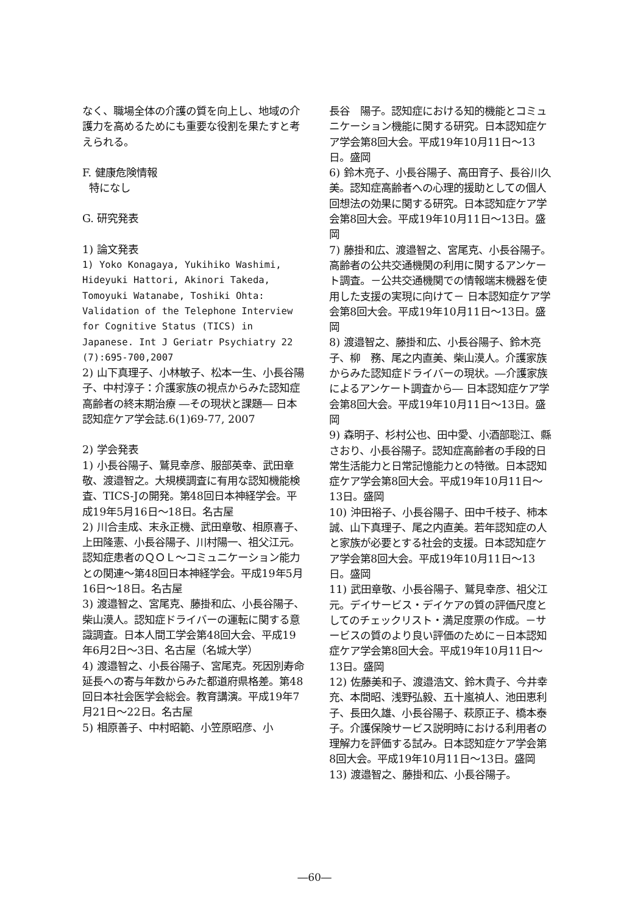なく、職場全体の介護の質を向上し、地域の介護力を高めるためにも重要な役割を果たすと考えられる。
F. 健康危険情報
特になし
G. 研究発表
1) 論文発表
1) Yoko Konagaya, Yukihiko Washimi, Hideyuki Hattori, Akinori Takeda, Tomoyuki Watanabe, Toshiki Ohta: Validation of the Telephone Interview for Cognitive Status (TICS) in Japanese. Int J Geriatr Psychiatry 22 (7):695-700,2007
2) 山下真理子、小林敏子、松本一生、小長谷陽子、中村淳子：介護家族の視点からみた認知症高齢者の終末期治療 ―その現状と課題― 日本認知症ケア学会誌.6(1)69-77, 2007
2) 学会発表
1) 小長谷陽子、鷲見幸彦、服部英幸、武田章敬、渡邉智之。大規模調査に有用な認知機能検査、TICS-Jの開発。第48回日本神経学会。平成19年5月16日～18日。名古屋
2) 川合圭成、末永正機、武田章敬、相原喜子、上田隆憲、小長谷陽子、川村陽一、祖父江元。認知症患者のＱＯＬ～コミュニケーション能力との関連～第48回日本神経学会。平成19年5月16日～18日。名古屋
3) 渡邉智之、宮尾克、藤掛和広、小長谷陽子、柴山漠人。認知症ドライバーの運転に関する意識調査。日本人間工学会第48回大会、平成19年6月2日～3日、名古屋（名城大学）
4) 渡邉智之、小長谷陽子、宮尾克。死因別寿命延長への寄与年数からみた都道府県格差。第48回日本社会医学会総会。教育講演。平成19年7月21日～22日。名古屋
5) 相原善子、中村昭範、小笠原昭彦、小
長谷　陽子。認知症における知的機能とコミュニケーション機能に関する研究。日本認知症ケア学会第8回大会。平成19年10月11日～13日。盛岡
6) 鈴木亮子、小長谷陽子、高田育子、長谷川久美。認知症高齢者への心理的援助としての個人回想法の効果に関する研究。日本認知症ケア学会第8回大会。平成19年10月11日～13日。盛岡
7) 藤掛和広、渡邉智之、宮尾克、小長谷陽子。高齢者の公共交通機関の利用に関するアンケート調査。－公共交通機関での情報端末機器を使用した支援の実現に向けて－ 日本認知症ケア学会第8回大会。平成19年10月11日～13日。盛岡
8) 渡邉智之、藤掛和広、小長谷陽子、鈴木亮子、柳　務、尾之内直美、柴山漠人。介護家族からみた認知症ドライバーの現状。―介護家族によるアンケート調査から― 日本認知症ケア学会第8回大会。平成19年10月11日～13日。盛岡
9) 森明子、杉村公也、田中愛、小酒部聡江、縣さおり、小長谷陽子。認知症高齢者の手段的日常生活能力と日常記憶能力との特徴。日本認知症ケア学会第8回大会。平成19年10月11日～13日。盛岡
10) 沖田裕子、小長谷陽子、田中千枝子、柿本誠、山下真理子、尾之内直美。若年認知症の人と家族が必要とする社会的支援。日本認知症ケア学会第8回大会。平成19年10月11日～13日。盛岡
11) 武田章敬、小長谷陽子、鷲見幸彦、祖父江元。デイサービス・デイケアの質の評価尺度としてのチェックリスト・満足度票の作成。－サービスの質のより良い評価のために－日本認知症ケア学会第8回大会。平成19年10月11日～13日。盛岡
12) 佐藤美和子、渡邉浩文、鈴木貴子、今井幸充、本間昭、浅野弘毅、五十嵐禎人、池田恵利子、長田久雄、小長谷陽子、萩原正子、橋本泰子。介護保険サービス説明時における利用者の理解力を評価する試み。日本認知症ケア学会第8回大会。平成19年10月11日～13日。盛岡
13) 渡邉智之、藤掛和広、小長谷陽子。
―60―